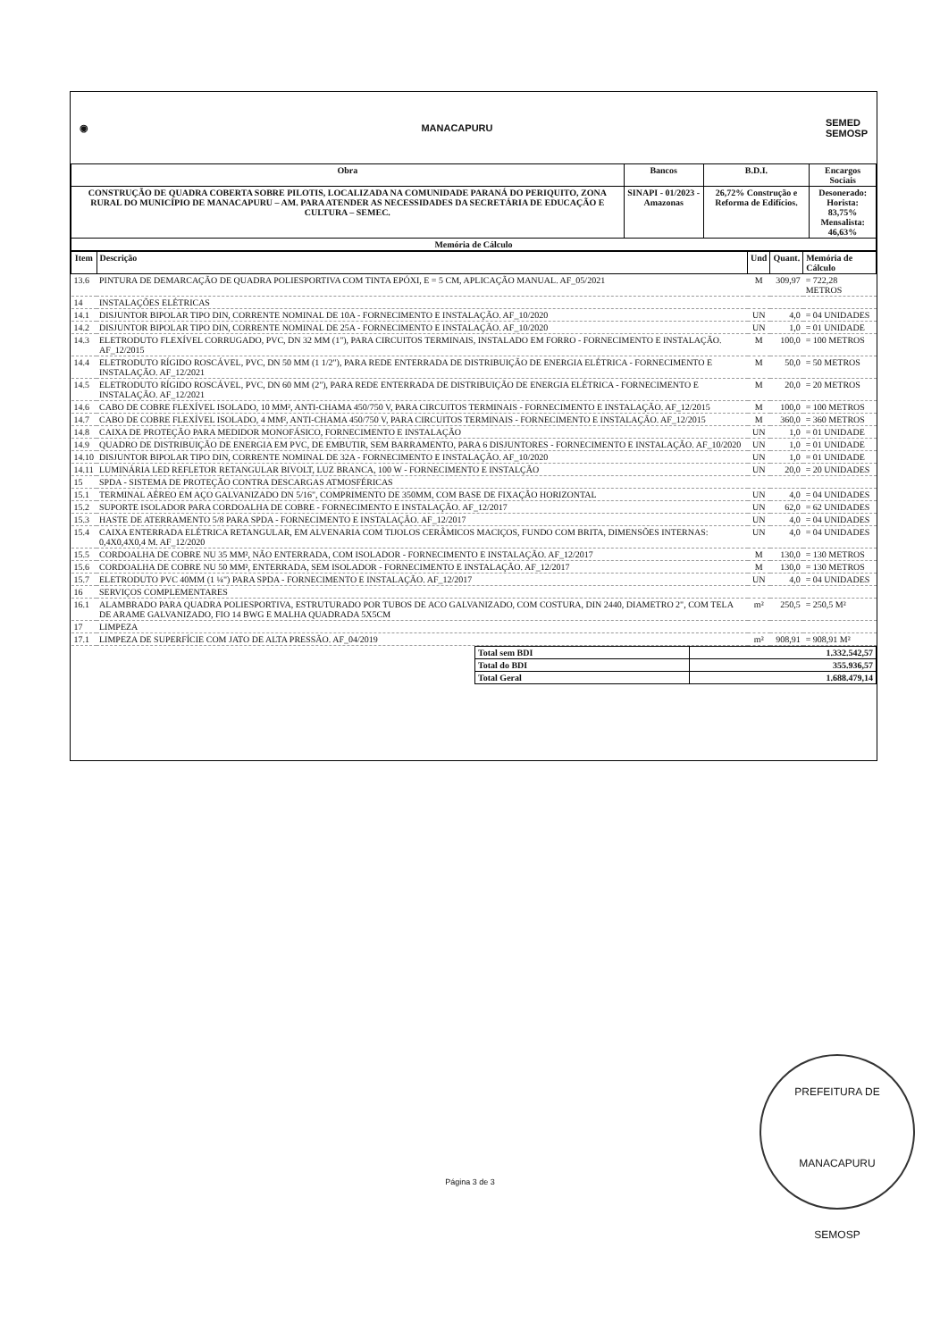◉ MANACAPURU SEMED
SEMOSP
| Obra | Bancos | B.D.I. | Encargos Sociais |
| CONSTRUÇÃO DE QUADRA COBERTA SOBRE PILOTIS, LOCALIZADA NA COMUNIDADE PARANÁ DO PERIQUITO, ZONA RURAL DO MUNICÍPIO DE MANACAPURU – AM. PARA ATENDER AS NECESSIDADES DA SECRETÁRIA DE EDUCAÇÃO E CULTURA – SEMEC. | SINAPI - 01/2023 - Amazonas | 26,72% Construção e Reforma de Edifícios. | Desonerado: Horista: 83,75% Mensalista: 46,63% |
| Memória de Cálculo | | | |
| Item | Descrição | Und | Quant. | Memória de Cálculo |
| --- | --- | --- | --- | --- |
| 13.6 | PINTURA DE DEMARCAÇÃO DE QUADRA POLIESPORTIVA COM TINTA EPÓXI, E = 5 CM, APLICAÇÃO MANUAL. AF_05/2021 | M | 309,97 | = 722,28 METROS |
| 14 | INSTALAÇÕES ELÉTRICAS | | | |
| 14.1 | DISJUNTOR BIPOLAR TIPO DIN, CORRENTE NOMINAL DE 10A - FORNECIMENTO E INSTALAÇÃO. AF_10/2020 | UN | 4,0 | = 04 UNIDADES |
| 14.2 | DISJUNTOR BIPOLAR TIPO DIN, CORRENTE NOMINAL DE 25A - FORNECIMENTO E INSTALAÇÃO. AF_10/2020 | UN | 1,0 | = 01 UNIDADE |
| 14.3 | ELETRODUTO FLEXÍVEL CORRUGADO, PVC, DN 32 MM (1"), PARA CIRCUITOS TERMINAIS, INSTALADO EM FORRO - FORNECIMENTO E INSTALAÇÃO. AF_12/2015 | M | 100,0 | = 100 METROS |
| 14.4 | ELETRODUTO RÍGIDO ROSCÁVEL, PVC, DN 50 MM (1 1/2"), PARA REDE ENTERRADA DE DISTRIBUIÇÃO DE ENERGIA ELÉTRICA - FORNECIMENTO E INSTALAÇÃO. AF_12/2021 | M | 50,0 | = 50 METROS |
| 14.5 | ELETRODUTO RÍGIDO ROSCÁVEL, PVC, DN 60 MM (2"), PARA REDE ENTERRADA DE DISTRIBUIÇÃO DE ENERGIA ELÉTRICA - FORNECIMENTO E INSTALAÇÃO. AF_12/2021 | M | 20,0 | = 20 METROS |
| 14.6 | CABO DE COBRE FLEXÍVEL ISOLADO, 10 MM², ANTI-CHAMA 450/750 V, PARA CIRCUITOS TERMINAIS - FORNECIMENTO E INSTALAÇÃO. AF_12/2015 | M | 100,0 | = 100 METROS |
| 14.7 | CABO DE COBRE FLEXÍVEL ISOLADO, 4 MM², ANTI-CHAMA 450/750 V, PARA CIRCUITOS TERMINAIS - FORNECIMENTO E INSTALAÇÃO. AF_12/2015 | M | 360,0 | = 360 METROS |
| 14.8 | CAIXA DE PROTEÇÃO PARA MEDIDOR MONOFÁSICO, FORNECIMENTO E INSTALAÇÃO | UN | 1,0 | = 01 UNIDADE |
| 14.9 | QUADRO DE DISTRIBUIÇÃO DE ENERGIA EM PVC, DE EMBUTIR, SEM BARRAMENTO, PARA 6 DISJUNTORES - FORNECIMENTO E INSTALAÇÃO. AF_10/2020 | UN | 1,0 | = 01 UNIDADE |
| 14.10 | DISJUNTOR BIPOLAR TIPO DIN, CORRENTE NOMINAL DE 32A - FORNECIMENTO E INSTALAÇÃO. AF_10/2020 | UN | 1,0 | = 01 UNIDADE |
| 14.11 | LUMINÁRIA LED REFLETOR RETANGULAR BIVOLT, LUZ BRANCA, 100 W - FORNECIMENTO E INSTALÇÃO | UN | 20,0 | = 20 UNIDADES |
| 15 | SPDA - SISTEMA DE PROTEÇÃO CONTRA DESCARGAS ATMOSFÉRICAS | | | |
| 15.1 | TERMINAL AÉREO EM AÇO GALVANIZADO DN 5/16", COMPRIMENTO DE 350MM, COM BASE DE FIXAÇÃO HORIZONTAL | UN | 4,0 | = 04 UNIDADES |
| 15.2 | SUPORTE ISOLADOR PARA CORDOALHA DE COBRE - FORNECIMENTO E INSTALAÇÃO. AF_12/2017 | UN | 62,0 | = 62 UNIDADES |
| 15.3 | HASTE DE ATERRAMENTO 5/8 PARA SPDA - FORNECIMENTO E INSTALAÇÃO. AF_12/2017 | UN | 4,0 | = 04 UNIDADES |
| 15.4 | CAIXA ENTERRADA ELÉTRICA RETANGULAR, EM ALVENARIA COM TIJOLOS CERÂMICOS MACIÇOS, FUNDO COM BRITA, DIMENSÕES INTERNAS: 0,4X0,4X0,4 M. AF_12/2020 | UN | 4,0 | = 04 UNIDADES |
| 15.5 | CORDOALHA DE COBRE NU 35 MM², NÃO ENTERRADA, COM ISOLADOR - FORNECIMENTO E INSTALAÇÃO. AF_12/2017 | M | 130,0 | = 130 METROS |
| 15.6 | CORDOALHA DE COBRE NU 50 MM², ENTERRADA, SEM ISOLADOR - FORNECIMENTO E INSTALAÇÃO. AF_12/2017 | M | 130,0 | = 130 METROS |
| 15.7 | ELETRODUTO PVC 40MM (1 ¼") PARA SPDA - FORNECIMENTO E INSTALAÇÃO. AF_12/2017 | UN | 4,0 | = 04 UNIDADES |
| 16 | SERVIÇOS COMPLEMENTARES | | | |
| 16.1 | ALAMBRADO PARA QUADRA POLIESPORTIVA, ESTRUTURADO POR TUBOS DE ACO GALVANIZADO, COM COSTURA, DIN 2440, DIAMETRO 2", COM TELA DE ARAME GALVANIZADO, FIO 14 BWG E MALHA QUADRADA 5X5CM | m² | 250,5 | = 250,5 M² |
| 17 | LIMPEZA | | | |
| 17.1 | LIMPEZA DE SUPERFÍCIE COM JATO DE ALTA PRESSÃO. AF_04/2019 | m² | 908,91 | = 908,91 M² |
| Total sem BDI | 1.332.542,57 |
| Total do BDI | 355.936,57 |
| Total Geral | 1.688.479,14 |
PREFEITURA DE MANACAPURU
SEMOSP
Página 3 de 3